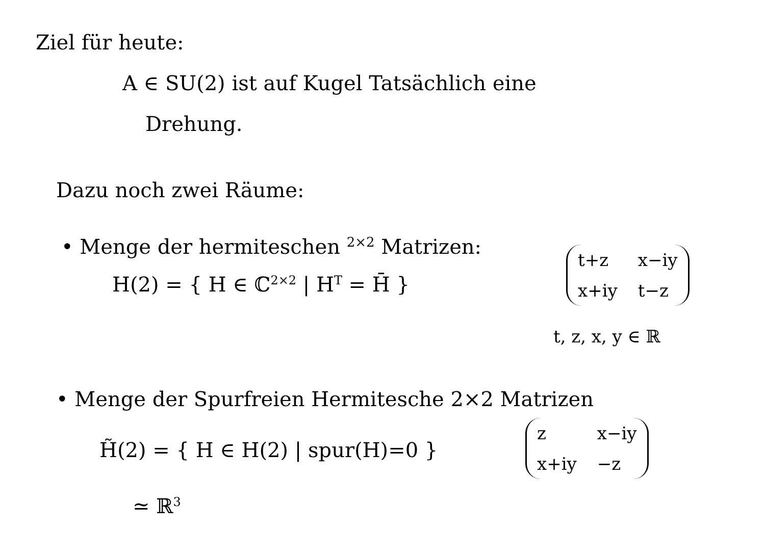Ziel für heute:
A ∈ SU(2) ist auf Kugel Tatsächlich eine
Drehung.
Dazu noch zwei Räume:
• Menge der hermiteschen <sup>2×2</sup> Matrizen:
H(2) = { H ∈ ℂ<sup>2×2</sup> | H<sup>T</sup> = H̄ }
t+z x−iy x+iy t−z
t, z, x, y ∈ ℝ
• Menge der Spurfreien Hermitesche 2×2 Matrizen
H̃(2) = { H ∈ H(2) | spur(H)=0 }
z x−iy x+iy −z
≃ ℝ<sup>3</sup>